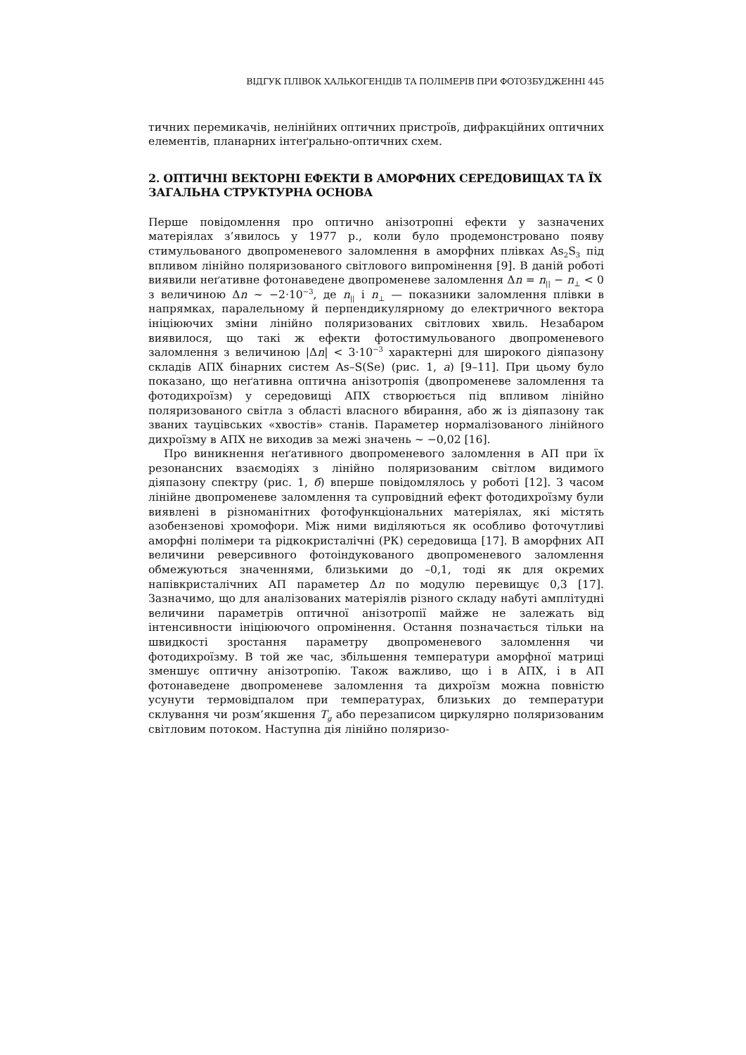ВІДГУК ПЛІВОК ХАЛЬКОГЕНІДІВ ТА ПОЛІМЕРІВ ПРИ ФОТОЗБУДЖЕННІ 445
тичних перемикачів, нелінійних оптичних пристроїв, дифракційних оптичних елементів, планарних інтеґрально-оптичних схем.
2. ОПТИЧНІ ВЕКТОРНІ ЕФЕКТИ В АМОРФНИХ СЕРЕДОВИЩАХ ТА ЇХ ЗАГАЛЬНА СТРУКТУРНА ОСНОВА
Перше повідомлення про оптично анізотропні ефекти у зазначених матеріялах з’явилось у 1977 р., коли було продемонстровано появу стимульованого двопроменевого заломлення в аморфних плівках As<sub>2</sub>S<sub>3</sub> під впливом лінійно поляризованого світлового випромінення [9]. В даній роботі виявили неґативне фотонаведене двопроменеве заломлення Δn = n<sub>||</sub> − n<sub>⊥</sub> < 0 з величиною Δn ~ −2·10<sup>−3</sup>, де n<sub>||</sub> і n<sub>⊥</sub> — показники заломлення плівки в напрямках, паралельному й перпендикулярному до електричного вектора ініціюючих зміни лінійно поляризованих світлових хвиль. Незабаром виявилося, що такі ж ефекти фотостимульованого двопроменевого заломлення з величиною |Δn| < 3·10<sup>−3</sup> характерні для широкого діяпазону складів АПХ бінарних систем As–S(Se) (рис. 1, а) [9–11]. При цьому було показано, що неґативна оптична анізотропія (двопроменеве заломлення та фотодихроїзм) у середовищі АПХ створюється під впливом лінійно поляризованого світла з області власного вбирання, або ж із діяпазону так званих тауцівських «хвостів» станів. Параметер нормалізованого лінійного дихроїзму в АПХ не виходив за межі значень ~ −0,02 [16].
Про виникнення неґативного двопроменевого заломлення в АП при їх резонансних взаємодіях з лінійно поляризованим світлом видимого діяпазону спектру (рис. 1, б) вперше повідомлялось у роботі [12]. З часом лінійне двопроменеве заломлення та супровідний ефект фотодихроїзму були виявлені в різноманітних фотофункціональних матеріялах, які містять азобензенові хромофори. Між ними виділяються як особливо фоточутливі аморфні полімери та рідкокристалічні (РК) середовища [17]. В аморфних АП величини реверсивного фотоіндукованого двопроменевого заломлення обмежуються значеннями, близькими до –0,1, тоді як для окремих напівкристалічних АП параметер Δn по модулю перевищує 0,3 [17]. Зазначимо, що для аналізованих матеріялів різного складу набуті амплітудні величини параметрів оптичної анізотропії майже не залежать від інтенсивности ініціюючого опромінення. Остання позначається тільки на швидкості зростання параметру двопроменевого заломлення чи фотодихроїзму. В той же час, збільшення температури аморфної матриці зменшує оптичну анізотропію. Також важливо, що і в АПХ, і в АП фотонаведене двопроменеве заломлення та дихроїзм можна повністю усунути термовідпалом при температурах, близьких до температури склування чи розм’якшення T<sub>g</sub> або перезаписом циркулярно поляризованим світловим потоком. Наступна дія лінійно поляризо-